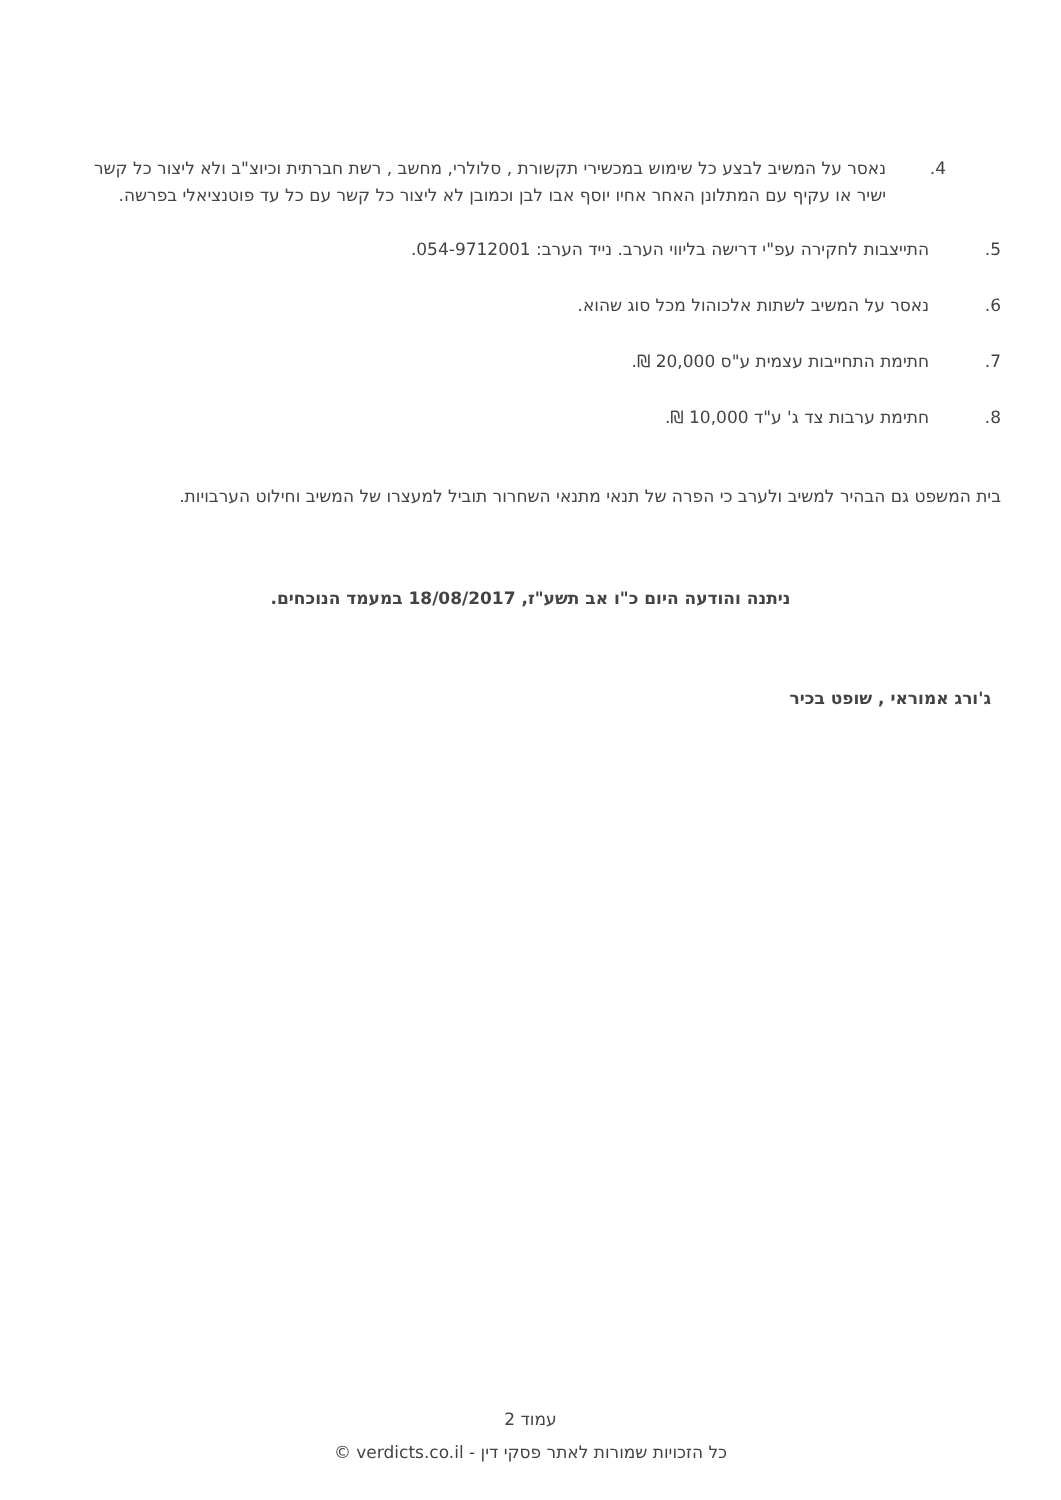4. נאסר על המשיב לבצע כל שימוש במכשירי תקשורת , סלולרי, מחשב , רשת חברתית וכיוצ"ב ולא ליצור כל קשר ישיר או עקיף עם המתלונן האחר אחיו יוסף אבו לבן וכמובן לא ליצור כל קשר עם כל עד פוטנציאלי בפרשה.
5. התייצבות לחקירה עפ"י דרישה בליווי הערב. נייד הערב: 054-9712001.
6. נאסר על המשיב לשתות אלכוהול מכל סוג שהוא.
7. חתימת התחייבות עצמית ע"ס 20,000 ₪.
8. חתימת ערבות צד ג' ע"ד 10,000 ₪.
בית המשפט גם הבהיר למשיב ולערב כי הפרה של תנאי מתנאי השחרור תוביל למעצרו של המשיב וחילוט הערבויות.
ניתנה והודעה היום כ"ו אב תשע"ז, 18/08/2017 במעמד הנוכחים.
ג'ורג אמוראי , שופט בכיר
עמוד 2
כל הזכויות שמורות לאתר פסקי דין - verdicts.co.il ©